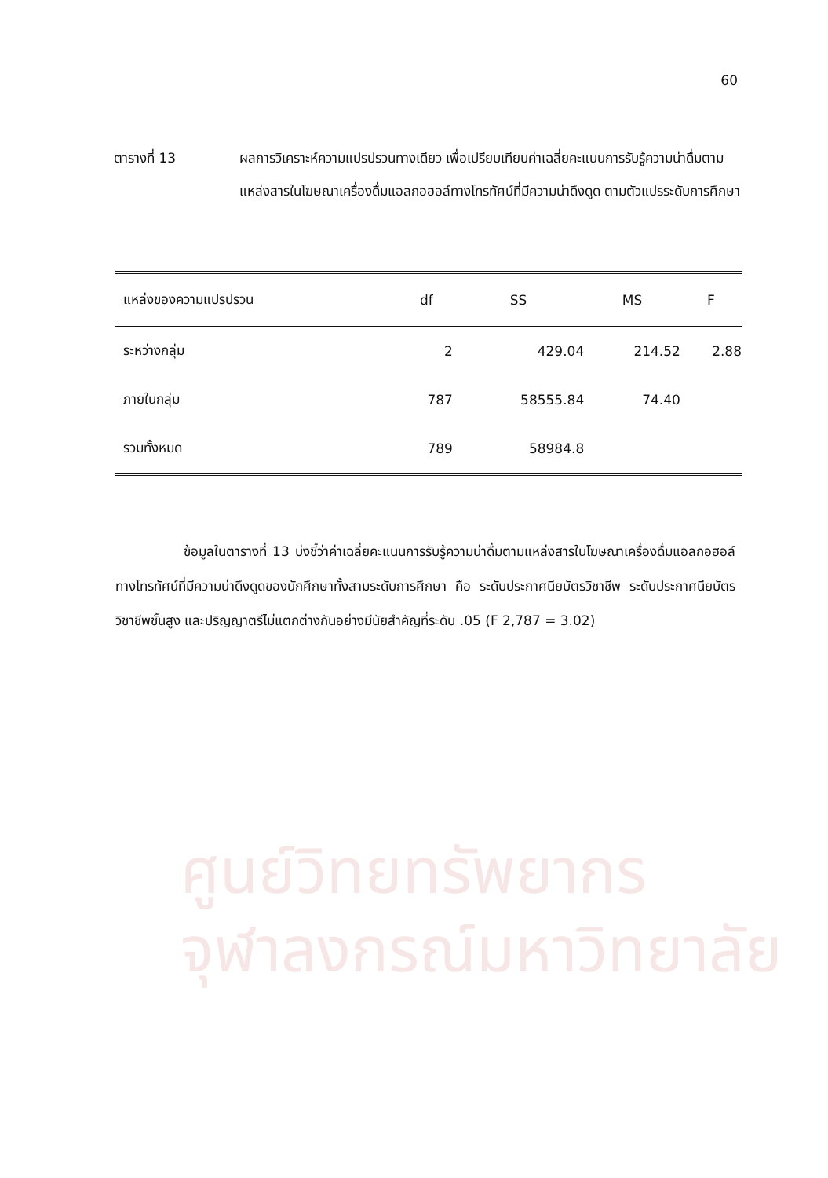60
ตารางที่ 13 ผลการวิเคราะห์ความแปรปรวนทางเดียว เพื่อเปรียบเทียบค่าเฉลี่ยคะแนนการรับรู้ความน่าดื่มตามแหล่งสารในโฆษณาเครื่องดื่มแอลกอฮอล์ทางโทรทัศน์ที่มีความน่าดึงดูด ตามตัวแปรระดับการศึกษา
| แหล่งของความแปรปรวน | df | SS | MS | F |
| --- | --- | --- | --- | --- |
| ระหว่างกลุ่ม | 2 | 429.04 | 214.52 | 2.88 |
| ภายในกลุ่ม | 787 | 58555.84 | 74.40 | |
| รวมทั้งหมด | 789 | 58984.8 | | |
ข้อมูลในตารางที่ 13 บ่งชี้ว่าค่าเฉลี่ยคะแนนการรับรู้ความน่าดื่มตามแหล่งสารในโฆษณาเครื่องดื่มแอลกอฮอล์ทางโทรทัศน์ที่มีความน่าดึงดูดของนักศึกษาทั้งสามระดับการศึกษา คือ ระดับประกาศนียบัตรวิชาชีพ ระดับประกาศนียบัตรวิชาชีพชั้นสูง และปริญญาตรีไม่แตกต่างกันอย่างมีนัยสำคัญที่ระดับ .05 (F 2,787 = 3.02)
ศูนย์วิทยทรัพยากร
จุฬาลงกรณ์มหาวิทยาลัย